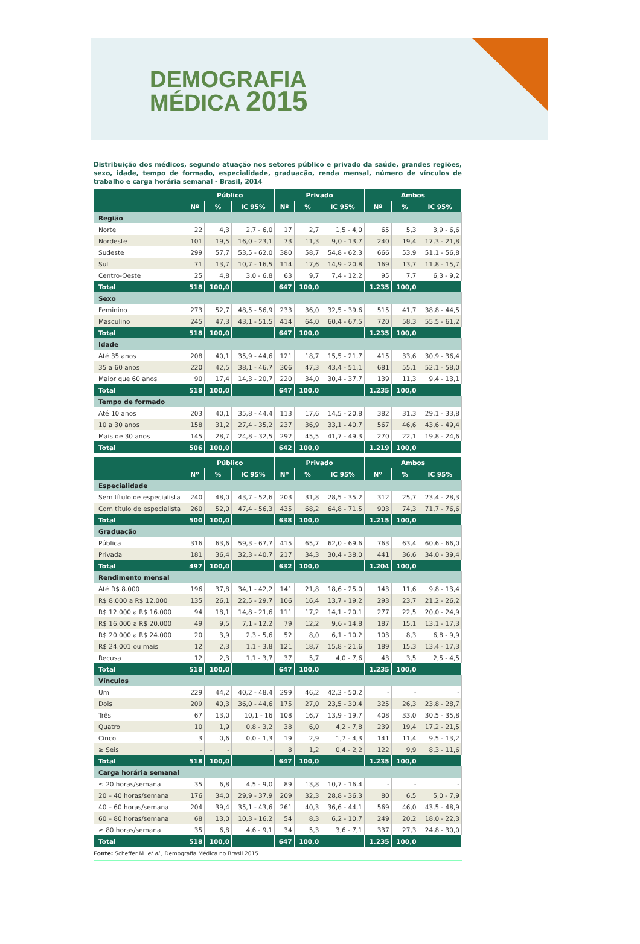DEMOGRAFIA
MÉDICA 2015
Distribuição dos médicos, segundo atuação nos setores público e privado da saúde, grandes regiões, sexo, idade, tempo de formado, especialidade, graduação, renda mensal, número de vínculos de trabalho e carga horária semanal - Brasil, 2014
| | Público | | | Privado | | | Ambos | | |
| --- | --- | --- | --- | --- | --- | --- | --- | --- | --- |
| | Nº | % | IC 95% | Nº | % | IC 95% | Nº | % | IC 95% |
| Região | | | | | | | | | |
| Norte | 22 | 4,3 | 2,7 - 6,0 | 17 | 2,7 | 1,5 - 4,0 | 65 | 5,3 | 3,9 - 6,6 |
| Nordeste | 101 | 19,5 | 16,0 - 23,1 | 73 | 11,3 | 9,0 - 13,7 | 240 | 19,4 | 17,3 - 21,8 |
| Sudeste | 299 | 57,7 | 53,5 - 62,0 | 380 | 58,7 | 54,8 - 62,3 | 666 | 53,9 | 51,1 - 56,8 |
| Sul | 71 | 13,7 | 10,7 - 16,5 | 114 | 17,6 | 14,9 - 20,8 | 169 | 13,7 | 11,8 - 15,7 |
| Centro-Oeste | 25 | 4,8 | 3,0 - 6,8 | 63 | 9,7 | 7,4 - 12,2 | 95 | 7,7 | 6,3 - 9,2 |
| Total | 518 | 100,0 | | 647 | 100,0 | | 1.235 | 100,0 | |
| Sexo | | | | | | | | | |
| Feminino | 273 | 52,7 | 48,5 - 56,9 | 233 | 36,0 | 32,5 - 39,6 | 515 | 41,7 | 38,8 - 44,5 |
| Masculino | 245 | 47,3 | 43,1 - 51,5 | 414 | 64,0 | 60,4 - 67,5 | 720 | 58,3 | 55,5 - 61,2 |
| Total | 518 | 100,0 | | 647 | 100,0 | | 1.235 | 100,0 | |
| Idade | | | | | | | | | |
| Até 35 anos | 208 | 40,1 | 35,9 - 44,6 | 121 | 18,7 | 15,5 - 21,7 | 415 | 33,6 | 30,9 - 36,4 |
| 35 a 60 anos | 220 | 42,5 | 38,1 - 46,7 | 306 | 47,3 | 43,4 - 51,1 | 681 | 55,1 | 52,1 - 58,0 |
| Maior que 60 anos | 90 | 17,4 | 14,3 - 20,7 | 220 | 34,0 | 30,4 - 37,7 | 139 | 11,3 | 9,4 - 13,1 |
| Total | 518 | 100,0 | | 647 | 100,0 | | 1.235 | 100,0 | |
| Tempo de formado | | | | | | | | | |
| Até 10 anos | 203 | 40,1 | 35,8 - 44,4 | 113 | 17,6 | 14,5 - 20,8 | 382 | 31,3 | 29,1 - 33,8 |
| 10 a 30 anos | 158 | 31,2 | 27,4 - 35,2 | 237 | 36,9 | 33,1 - 40,7 | 567 | 46,6 | 43,6 - 49,4 |
| Mais de 30 anos | 145 | 28,7 | 24,8 - 32,5 | 292 | 45,5 | 41,7 - 49,3 | 270 | 22,1 | 19,8 - 24,6 |
| Total | 506 | 100,0 | | 642 | 100,0 | | 1.219 | 100,0 | |
| | Público | | | Privado | | | Ambos | | |
| --- | --- | --- | --- | --- | --- | --- | --- | --- | --- |
| | Nº | % | IC 95% | Nº | % | IC 95% | Nº | % | IC 95% |
| Especialidade | | | | | | | | | |
| Sem título de especialista | 240 | 48,0 | 43,7 - 52,6 | 203 | 31,8 | 28,5 - 35,2 | 312 | 25,7 | 23,4 - 28,3 |
| Com título de especialista | 260 | 52,0 | 47,4 - 56,3 | 435 | 68,2 | 64,8 - 71,5 | 903 | 74,3 | 71,7 - 76,6 |
| Total | 500 | 100,0 | | 638 | 100,0 | | 1.215 | 100,0 | |
| Graduação | | | | | | | | | |
| Pública | 316 | 63,6 | 59,3 - 67,7 | 415 | 65,7 | 62,0 - 69,6 | 763 | 63,4 | 60,6 - 66,0 |
| Privada | 181 | 36,4 | 32,3 - 40,7 | 217 | 34,3 | 30,4 - 38,0 | 441 | 36,6 | 34,0 - 39,4 |
| Total | 497 | 100,0 | | 632 | 100,0 | | 1.204 | 100,0 | |
| Rendimento mensal | | | | | | | | | |
| Até R$ 8.000 | 196 | 37,8 | 34,1 - 42,2 | 141 | 21,8 | 18,6 - 25,0 | 143 | 11,6 | 9,8 - 13,4 |
| R$ 8.000 a R$ 12.000 | 135 | 26,1 | 22,5 - 29,7 | 106 | 16,4 | 13,7 - 19,2 | 293 | 23,7 | 21,2 - 26,2 |
| R$ 12.000 a R$ 16.000 | 94 | 18,1 | 14,8 - 21,6 | 111 | 17,2 | 14,1 - 20,1 | 277 | 22,5 | 20,0 - 24,9 |
| R$ 16.000 a R$ 20.000 | 49 | 9,5 | 7,1 - 12,2 | 79 | 12,2 | 9,6 - 14,8 | 187 | 15,1 | 13,1 - 17,3 |
| R$ 20.000 a R$ 24.000 | 20 | 3,9 | 2,3 - 5,6 | 52 | 8,0 | 6,1 - 10,2 | 103 | 8,3 | 6,8 - 9,9 |
| R$ 24.001 ou mais | 12 | 2,3 | 1,1 - 3,8 | 121 | 18,7 | 15,8 - 21,6 | 189 | 15,3 | 13,4 - 17,3 |
| Recusa | 12 | 2,3 | 1,1 - 3,7 | 37 | 5,7 | 4,0 - 7,6 | 43 | 3,5 | 2,5 - 4,5 |
| Total | 518 | 100,0 | | 647 | 100,0 | | 1.235 | 100,0 | |
| Vínculos | | | | | | | | | |
| Um | 229 | 44,2 | 40,2 - 48,4 | 299 | 46,2 | 42,3 - 50,2 | - | - | - |
| Dois | 209 | 40,3 | 36,0 - 44,6 | 175 | 27,0 | 23,5 - 30,4 | 325 | 26,3 | 23,8 - 28,7 |
| Três | 67 | 13,0 | 10,1 - 16 | 108 | 16,7 | 13,9 - 19,7 | 408 | 33,0 | 30,5 - 35,8 |
| Quatro | 10 | 1,9 | 0,8 - 3,2 | 38 | 6,0 | 4,2 - 7,8 | 239 | 19,4 | 17,2 - 21,5 |
| Cinco | 3 | 0,6 | 0,0 - 1,3 | 19 | 2,9 | 1,7 - 4,3 | 141 | 11,4 | 9,5 - 13,2 |
| ≥ Seis | - | - | - | 8 | 1,2 | 0,4 - 2,2 | 122 | 9,9 | 8,3 - 11,6 |
| Total | 518 | 100,0 | | 647 | 100,0 | | 1.235 | 100,0 | |
| Carga horária semanal | | | | | | | | | |
| ≤ 20 horas/semana | 35 | 6,8 | 4,5 - 9,0 | 89 | 13,8 | 10,7 - 16,4 | - | - | - |
| 20 – 40 horas/semana | 176 | 34,0 | 29,9 - 37,9 | 209 | 32,3 | 28,8 - 36,3 | 80 | 6,5 | 5,0 - 7,9 |
| 40 – 60 horas/semana | 204 | 39,4 | 35,1 - 43,6 | 261 | 40,3 | 36,6 - 44,1 | 569 | 46,0 | 43,5 - 48,9 |
| 60 – 80 horas/semana | 68 | 13,0 | 10,3 - 16,2 | 54 | 8,3 | 6,2 - 10,7 | 249 | 20,2 | 18,0 - 22,3 |
| ≥ 80 horas/semana | 35 | 6,8 | 4,6 - 9,1 | 34 | 5,3 | 3,6 - 7,1 | 337 | 27,3 | 24,8 - 30,0 |
| Total | 518 | 100,0 | | 647 | 100,0 | | 1.235 | 100,0 | |
Fonte: Scheffer M. et al., Demografia Médica no Brasil 2015.